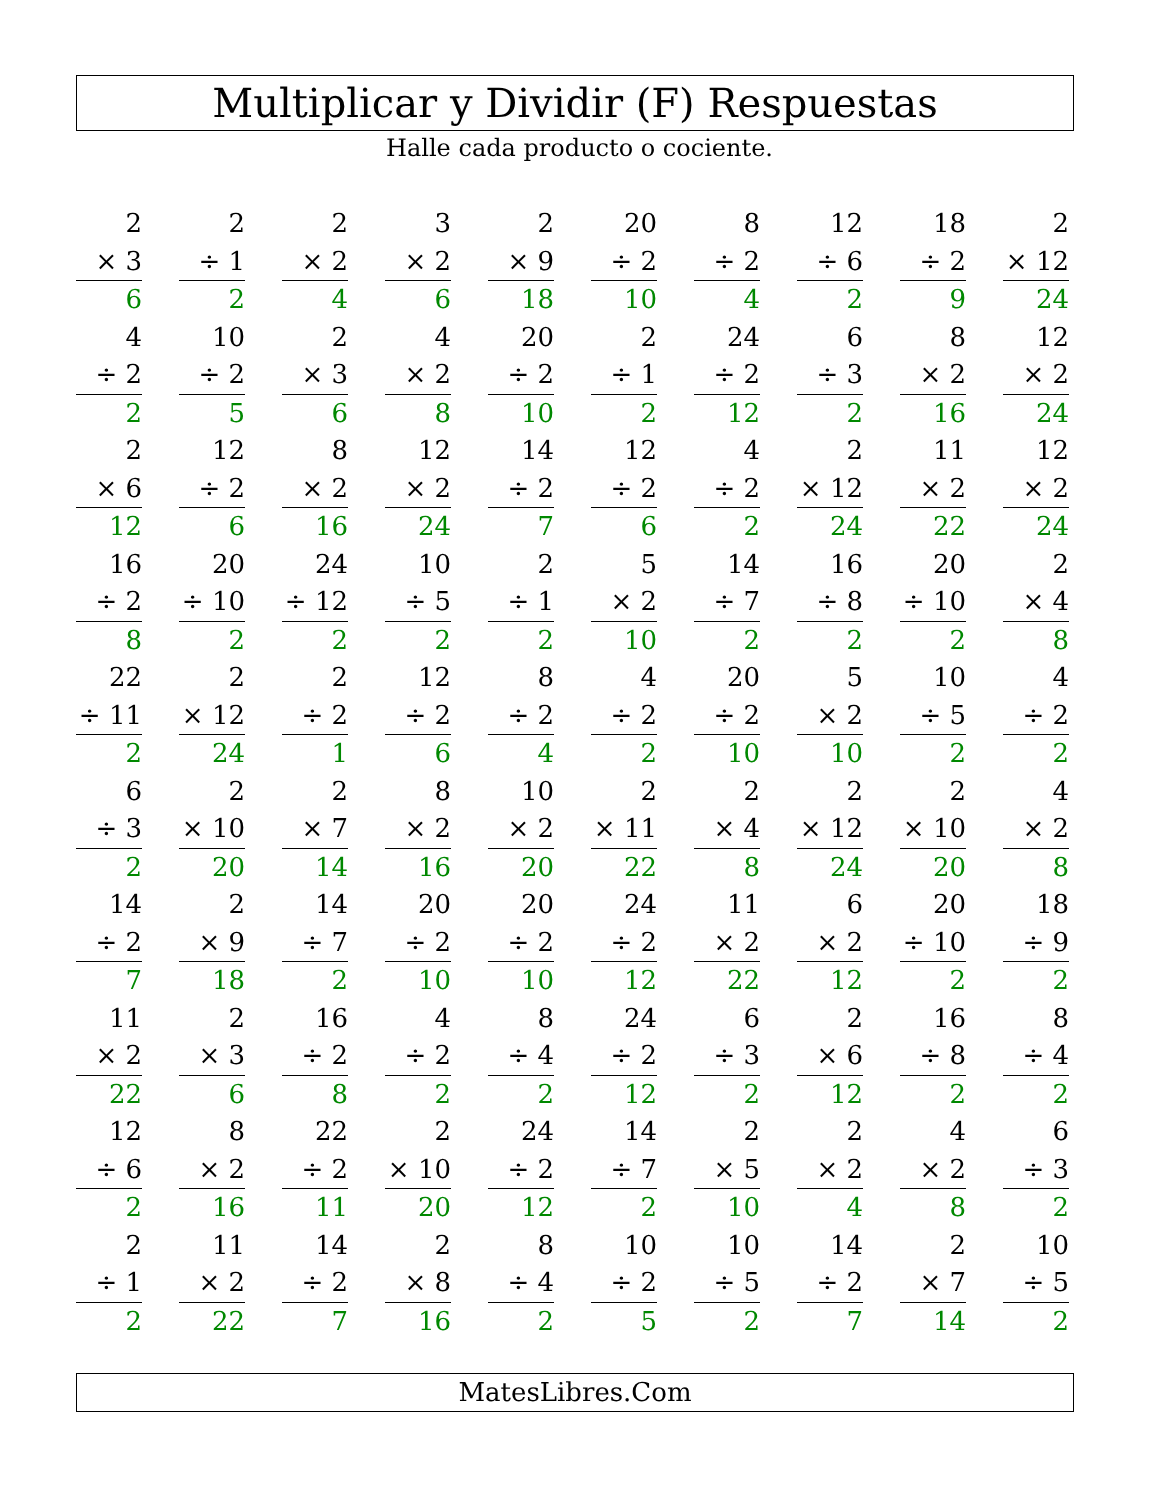Multiplicar y Dividir (F) Respuestas
Halle cada producto o cociente.
| 2 | 2 | 2 | 3 | 2 | 20 | 8 | 12 | 18 | 2 |
| × 3 | ÷ 1 | × 2 | × 2 | × 9 | ÷ 2 | ÷ 2 | ÷ 6 | ÷ 2 | × 12 |
| 6 | 2 | 4 | 6 | 18 | 10 | 4 | 2 | 9 | 24 |
| 4 | 10 | 2 | 4 | 20 | 2 | 24 | 6 | 8 | 12 |
| ÷ 2 | ÷ 2 | × 3 | × 2 | ÷ 2 | ÷ 1 | ÷ 2 | ÷ 3 | × 2 | × 2 |
| 2 | 5 | 6 | 8 | 10 | 2 | 12 | 2 | 16 | 24 |
| 2 | 12 | 8 | 12 | 14 | 12 | 4 | 2 | 11 | 12 |
| × 6 | ÷ 2 | × 2 | × 2 | ÷ 2 | ÷ 2 | ÷ 2 | × 12 | × 2 | × 2 |
| 12 | 6 | 16 | 24 | 7 | 6 | 2 | 24 | 22 | 24 |
| 16 | 20 | 24 | 10 | 2 | 5 | 14 | 16 | 20 | 2 |
| ÷ 2 | ÷ 10 | ÷ 12 | ÷ 5 | ÷ 1 | × 2 | ÷ 7 | ÷ 8 | ÷ 10 | × 4 |
| 8 | 2 | 2 | 2 | 2 | 10 | 2 | 2 | 2 | 8 |
| 22 | 2 | 2 | 12 | 8 | 4 | 20 | 5 | 10 | 4 |
| ÷ 11 | × 12 | ÷ 2 | ÷ 2 | ÷ 2 | ÷ 2 | ÷ 2 | × 2 | ÷ 5 | ÷ 2 |
| 2 | 24 | 1 | 6 | 4 | 2 | 10 | 10 | 2 | 2 |
| 6 | 2 | 2 | 8 | 10 | 2 | 2 | 2 | 2 | 4 |
| ÷ 3 | × 10 | × 7 | × 2 | × 2 | × 11 | × 4 | × 12 | × 10 | × 2 |
| 2 | 20 | 14 | 16 | 20 | 22 | 8 | 24 | 20 | 8 |
| 14 | 2 | 14 | 20 | 20 | 24 | 11 | 6 | 20 | 18 |
| ÷ 2 | × 9 | ÷ 7 | ÷ 2 | ÷ 2 | ÷ 2 | × 2 | × 2 | ÷ 10 | ÷ 9 |
| 7 | 18 | 2 | 10 | 10 | 12 | 22 | 12 | 2 | 2 |
| 11 | 2 | 16 | 4 | 8 | 24 | 6 | 2 | 16 | 8 |
| × 2 | × 3 | ÷ 2 | ÷ 2 | ÷ 4 | ÷ 2 | ÷ 3 | × 6 | ÷ 8 | ÷ 4 |
| 22 | 6 | 8 | 2 | 2 | 12 | 2 | 12 | 2 | 2 |
| 12 | 8 | 22 | 2 | 24 | 14 | 2 | 2 | 4 | 6 |
| ÷ 6 | × 2 | ÷ 2 | × 10 | ÷ 2 | ÷ 7 | × 5 | × 2 | × 2 | ÷ 3 |
| 2 | 16 | 11 | 20 | 12 | 2 | 10 | 4 | 8 | 2 |
| 2 | 11 | 14 | 2 | 8 | 10 | 10 | 14 | 2 | 10 |
| ÷ 1 | × 2 | ÷ 2 | × 8 | ÷ 4 | ÷ 2 | ÷ 5 | ÷ 2 | × 7 | ÷ 5 |
| 2 | 22 | 7 | 16 | 2 | 5 | 2 | 7 | 14 | 2 |
MatesLibres.Com